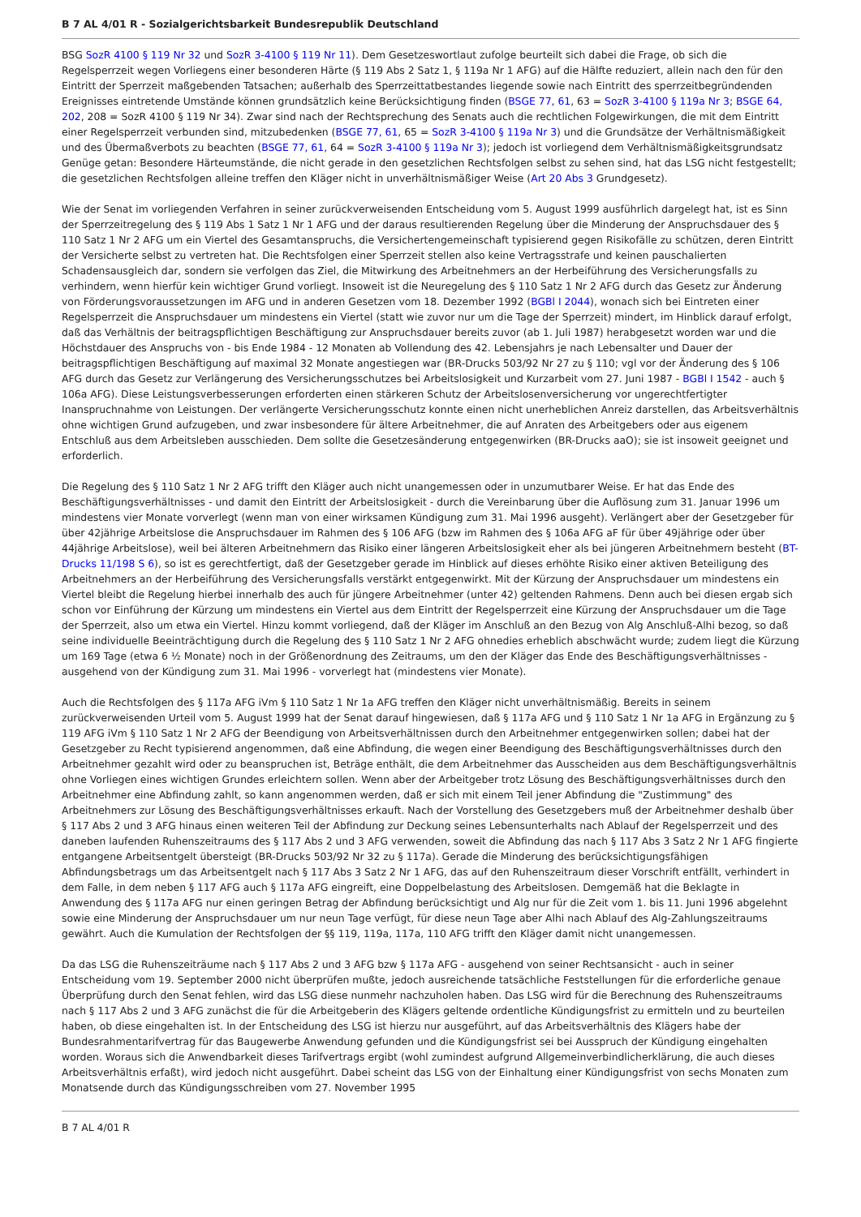B 7 AL 4/01 R - Sozialgerichtsbarkeit Bundesrepublik Deutschland
BSG SozR 4100 § 119 Nr 32 und SozR 3-4100 § 119 Nr 11). Dem Gesetzeswortlaut zufolge beurteilt sich dabei die Frage, ob sich die Regelsperrzeit wegen Vorliegens einer besonderen Härte (§ 119 Abs 2 Satz 1, § 119a Nr 1 AFG) auf die Hälfte reduziert, allein nach den für den Eintritt der Sperrzeit maßgebenden Tatsachen; außerhalb des Sperrzeittatbestandes liegende sowie nach Eintritt des sperrzeitbegründenden Ereignisses eintretende Umstände können grundsätzlich keine Berücksichtigung finden (BSGE 77, 61, 63 = SozR 3-4100 § 119a Nr 3; BSGE 64, 202, 208 = SozR 4100 § 119 Nr 34). Zwar sind nach der Rechtsprechung des Senats auch die rechtlichen Folgewirkungen, die mit dem Eintritt einer Regelsperrzeit verbunden sind, mitzubedenken (BSGE 77, 61, 65 = SozR 3-4100 § 119a Nr 3) und die Grundsätze der Verhältnismäßigkeit und des Übermaßverbots zu beachten (BSGE 77, 61, 64 = SozR 3-4100 § 119a Nr 3); jedoch ist vorliegend dem Verhältnismäßigkeitsgrundsatz Genüge getan: Besondere Härteumstände, die nicht gerade in den gesetzlichen Rechtsfolgen selbst zu sehen sind, hat das LSG nicht festgestellt; die gesetzlichen Rechtsfolgen alleine treffen den Kläger nicht in unverhältnismäßiger Weise (Art 20 Abs 3 Grundgesetz).
Wie der Senat im vorliegenden Verfahren in seiner zurückverweisenden Entscheidung vom 5. August 1999 ausführlich dargelegt hat, ist es Sinn der Sperrzeitregelung des § 119 Abs 1 Satz 1 Nr 1 AFG und der daraus resultierenden Regelung über die Minderung der Anspruchsdauer des § 110 Satz 1 Nr 2 AFG um ein Viertel des Gesamtanspruchs, die Versichertengemeinschaft typisierend gegen Risikofälle zu schützen, deren Eintritt der Versicherte selbst zu vertreten hat. Die Rechtsfolgen einer Sperrzeit stellen also keine Vertragsstrafe und keinen pauschalierten Schadensausgleich dar, sondern sie verfolgen das Ziel, die Mitwirkung des Arbeitnehmers an der Herbeiführung des Versicherungsfalls zu verhindern, wenn hierfür kein wichtiger Grund vorliegt. Insoweit ist die Neuregelung des § 110 Satz 1 Nr 2 AFG durch das Gesetz zur Änderung von Förderungsvoraussetzungen im AFG und in anderen Gesetzen vom 18. Dezember 1992 (BGBl I 2044), wonach sich bei Eintreten einer Regelsperrzeit die Anspruchsdauer um mindestens ein Viertel (statt wie zuvor nur um die Tage der Sperrzeit) mindert, im Hinblick darauf erfolgt, daß das Verhältnis der beitragspflichtigen Beschäftigung zur Anspruchsdauer bereits zuvor (ab 1. Juli 1987) herabgesetzt worden war und die Höchstdauer des Anspruchs von - bis Ende 1984 - 12 Monaten ab Vollendung des 42. Lebensjahrs je nach Lebensalter und Dauer der beitragspflichtigen Beschäftigung auf maximal 32 Monate angestiegen war (BR-Drucks 503/92 Nr 27 zu § 110; vgl vor der Änderung des § 106 AFG durch das Gesetz zur Verlängerung des Versicherungsschutzes bei Arbeitslosigkeit und Kurzarbeit vom 27. Juni 1987 - BGBl I 1542 - auch § 106a AFG). Diese Leistungsverbesserungen erforderten einen stärkeren Schutz der Arbeitslosenversicherung vor ungerechtfertigter Inanspruchnahme von Leistungen. Der verlängerte Versicherungsschutz konnte einen nicht unerheblichen Anreiz darstellen, das Arbeitsverhältnis ohne wichtigen Grund aufzugeben, und zwar insbesondere für ältere Arbeitnehmer, die auf Anraten des Arbeitgebers oder aus eigenem Entschluß aus dem Arbeitsleben ausschieden. Dem sollte die Gesetzesänderung entgegenwirken (BR-Drucks aaO); sie ist insoweit geeignet und erforderlich.
Die Regelung des § 110 Satz 1 Nr 2 AFG trifft den Kläger auch nicht unangemessen oder in unzumutbarer Weise. Er hat das Ende des Beschäftigungsverhältnisses - und damit den Eintritt der Arbeitslosigkeit - durch die Vereinbarung über die Auflösung zum 31. Januar 1996 um mindestens vier Monate vorverlegt (wenn man von einer wirksamen Kündigung zum 31. Mai 1996 ausgeht). Verlängert aber der Gesetzgeber für über 42jährige Arbeitslose die Anspruchsdauer im Rahmen des § 106 AFG (bzw im Rahmen des § 106a AFG aF für über 49jährige oder über 44jährige Arbeitslose), weil bei älteren Arbeitnehmern das Risiko einer längeren Arbeitslosigkeit eher als bei jüngeren Arbeitnehmern besteht (BT-Drucks 11/198 S 6), so ist es gerechtfertigt, daß der Gesetzgeber gerade im Hinblick auf dieses erhöhte Risiko einer aktiven Beteiligung des Arbeitnehmers an der Herbeiführung des Versicherungsfalls verstärkt entgegenwirkt. Mit der Kürzung der Anspruchsdauer um mindestens ein Viertel bleibt die Regelung hierbei innerhalb des auch für jüngere Arbeitnehmer (unter 42) geltenden Rahmens. Denn auch bei diesen ergab sich schon vor Einführung der Kürzung um mindestens ein Viertel aus dem Eintritt der Regelsperrzeit eine Kürzung der Anspruchsdauer um die Tage der Sperrzeit, also um etwa ein Viertel. Hinzu kommt vorliegend, daß der Kläger im Anschluß an den Bezug von Alg Anschluß-Alhi bezog, so daß seine individuelle Beeinträchtigung durch die Regelung des § 110 Satz 1 Nr 2 AFG ohnedies erheblich abschwächt wurde; zudem liegt die Kürzung um 169 Tage (etwa 6 ½ Monate) noch in der Größenordnung des Zeitraums, um den der Kläger das Ende des Beschäftigungsverhältnisses - ausgehend von der Kündigung zum 31. Mai 1996 - vorverlegt hat (mindestens vier Monate).
Auch die Rechtsfolgen des § 117a AFG iVm § 110 Satz 1 Nr 1a AFG treffen den Kläger nicht unverhältnismäßig. Bereits in seinem zurückverweisenden Urteil vom 5. August 1999 hat der Senat darauf hingewiesen, daß § 117a AFG und § 110 Satz 1 Nr 1a AFG in Ergänzung zu § 119 AFG iVm § 110 Satz 1 Nr 2 AFG der Beendigung von Arbeitsverhältnissen durch den Arbeitnehmer entgegenwirken sollen; dabei hat der Gesetzgeber zu Recht typisierend angenommen, daß eine Abfindung, die wegen einer Beendigung des Beschäftigungsverhältnisses durch den Arbeitnehmer gezahlt wird oder zu beanspruchen ist, Beträge enthält, die dem Arbeitnehmer das Ausscheiden aus dem Beschäftigungsverhältnis ohne Vorliegen eines wichtigen Grundes erleichtern sollen. Wenn aber der Arbeitgeber trotz Lösung des Beschäftigungsverhältnisses durch den Arbeitnehmer eine Abfindung zahlt, so kann angenommen werden, daß er sich mit einem Teil jener Abfindung die "Zustimmung" des Arbeitnehmers zur Lösung des Beschäftigungsverhältnisses erkauft. Nach der Vorstellung des Gesetzgebers muß der Arbeitnehmer deshalb über § 117 Abs 2 und 3 AFG hinaus einen weiteren Teil der Abfindung zur Deckung seines Lebensunterhalts nach Ablauf der Regelsperrzeit und des daneben laufenden Ruhenszeitraums des § 117 Abs 2 und 3 AFG verwenden, soweit die Abfindung das nach § 117 Abs 3 Satz 2 Nr 1 AFG fingierte entgangene Arbeitsentgelt übersteigt (BR-Drucks 503/92 Nr 32 zu § 117a). Gerade die Minderung des berücksichtigungsfähigen Abfindungsbetrags um das Arbeitsentgelt nach § 117 Abs 3 Satz 2 Nr 1 AFG, das auf den Ruhenszeitraum dieser Vorschrift entfällt, verhindert in dem Falle, in dem neben § 117 AFG auch § 117a AFG eingreift, eine Doppelbelastung des Arbeitslosen. Demgemäß hat die Beklagte in Anwendung des § 117a AFG nur einen geringen Betrag der Abfindung berücksichtigt und Alg nur für die Zeit vom 1. bis 11. Juni 1996 abgelehnt sowie eine Minderung der Anspruchsdauer um nur neun Tage verfügt, für diese neun Tage aber Alhi nach Ablauf des Alg-Zahlungszeitraums gewährt. Auch die Kumulation der Rechtsfolgen der §§ 119, 119a, 117a, 110 AFG trifft den Kläger damit nicht unangemessen.
Da das LSG die Ruhenszeiträume nach § 117 Abs 2 und 3 AFG bzw § 117a AFG - ausgehend von seiner Rechtsansicht - auch in seiner Entscheidung vom 19. September 2000 nicht überprüfen mußte, jedoch ausreichende tatsächliche Feststellungen für die erforderliche genaue Überprüfung durch den Senat fehlen, wird das LSG diese nunmehr nachzuholen haben. Das LSG wird für die Berechnung des Ruhenszeitraums nach § 117 Abs 2 und 3 AFG zunächst die für die Arbeitgeberin des Klägers geltende ordentliche Kündigungsfrist zu ermitteln und zu beurteilen haben, ob diese eingehalten ist. In der Entscheidung des LSG ist hierzu nur ausgeführt, auf das Arbeitsverhältnis des Klägers habe der Bundesrahmentarifvertrag für das Baugewerbe Anwendung gefunden und die Kündigungsfrist sei bei Ausspruch der Kündigung eingehalten worden. Woraus sich die Anwendbarkeit dieses Tarifvertrags ergibt (wohl zumindest aufgrund Allgemeinverbindlicherklärung, die auch dieses Arbeitsverhältnis erfaßt), wird jedoch nicht ausgeführt. Dabei scheint das LSG von der Einhaltung einer Kündigungsfrist von sechs Monaten zum Monatsende durch das Kündigungsschreiben vom 27. November 1995
B 7 AL 4/01 R